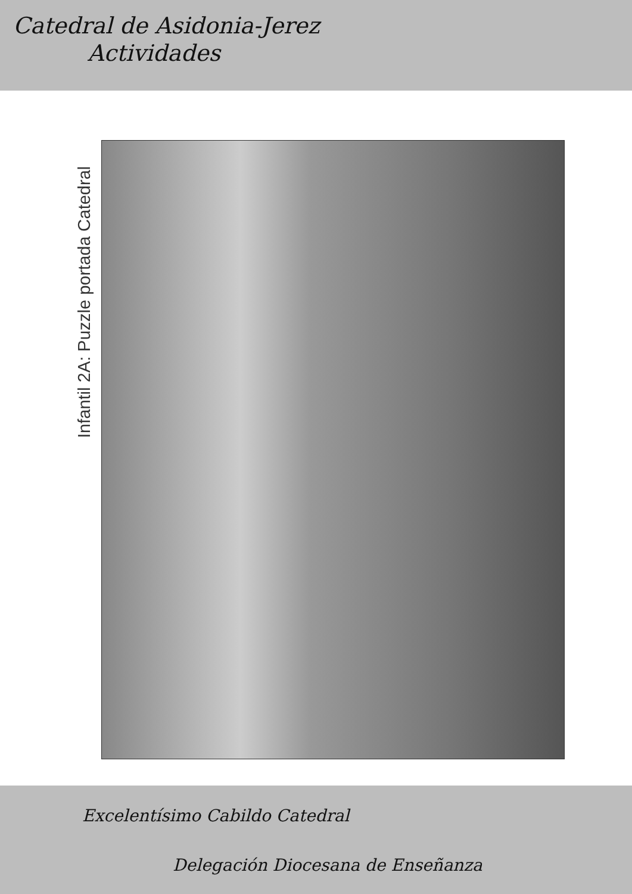Catedral de Asidonia-Jerez
Actividades
Infantil 2A: Puzzle portada Catedral
Excelentísimo Cabildo Catedral
Delegación Diocesana de Enseñanza